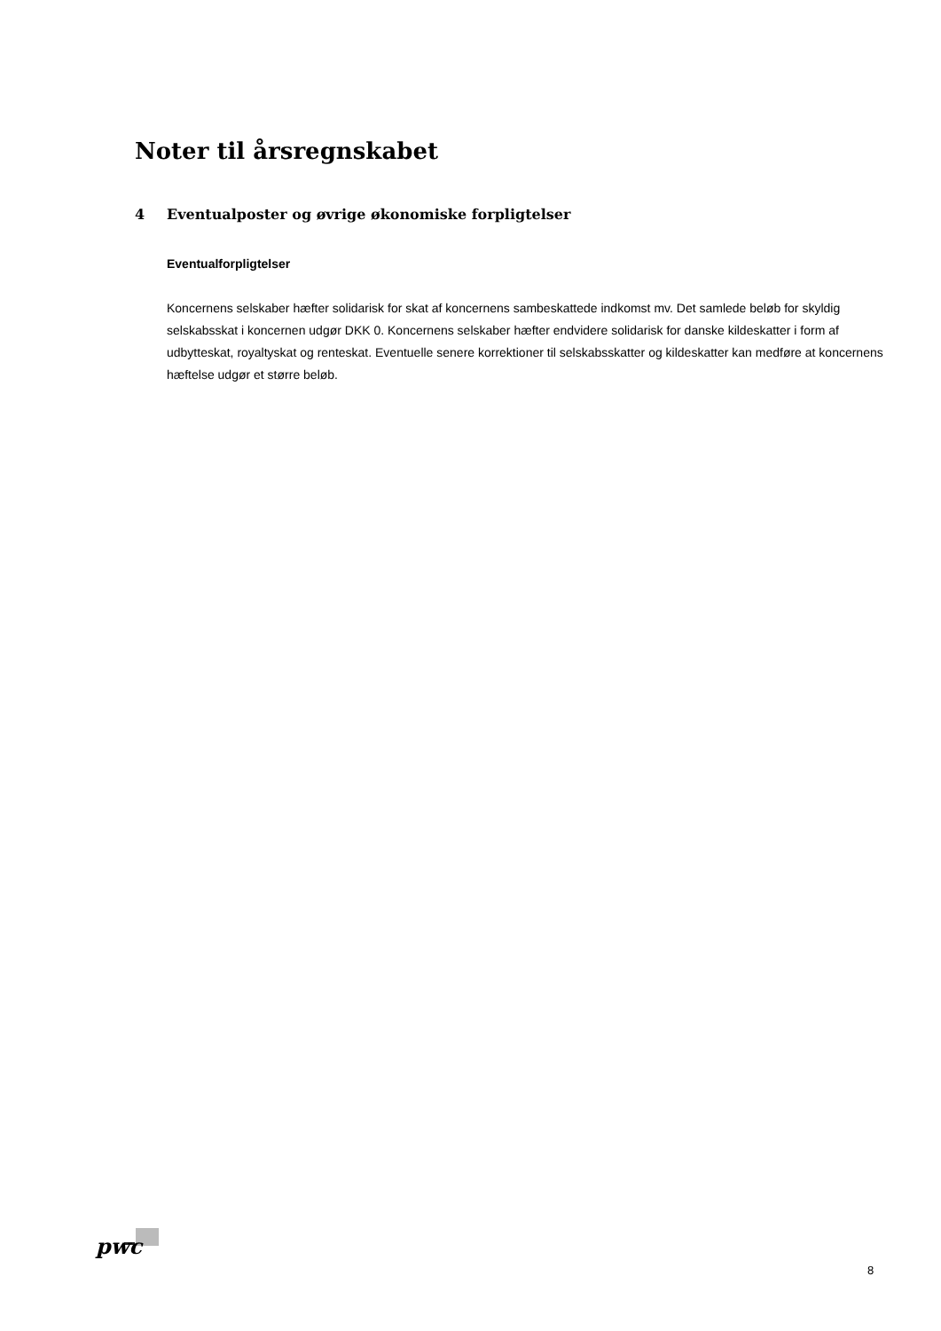Noter til årsregnskabet
4 Eventualposter og øvrige økonomiske forpligtelser
Eventualforpligtelser
Koncernens selskaber hæfter solidarisk for skat af koncernens sambeskattede indkomst mv. Det samlede beløb for skyldig selskabsskat i koncernen udgør DKK 0. Koncernens selskaber hæfter endvidere solidarisk for danske kildeskatter i form af udbytteskat, royaltyskat og renteskat. Eventuelle senere korrektioner til selskabsskatter og kildeskatter kan medføre at koncernens hæftelse udgør et større beløb.
pwc
8